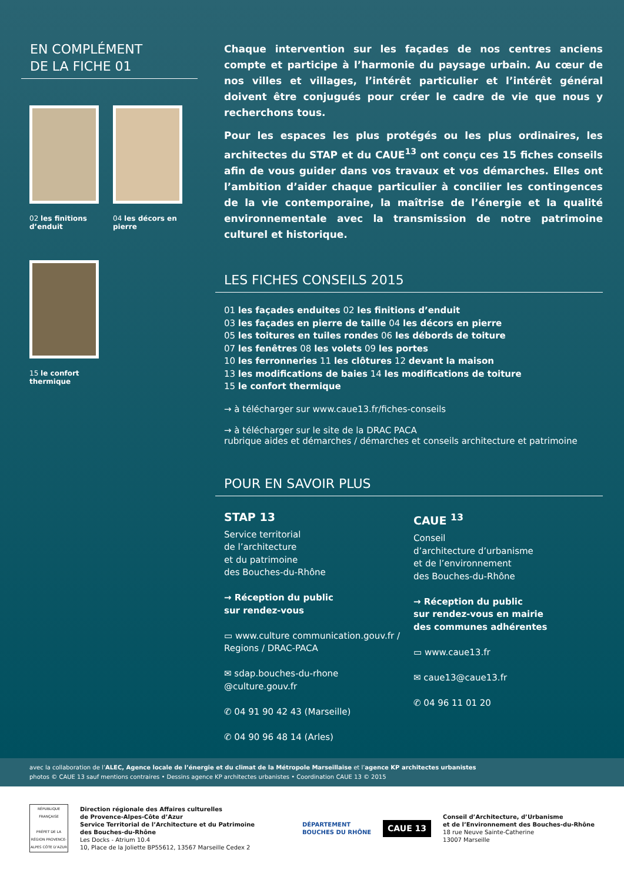EN COMPLÉMENT
DE LA FICHE 01
02 les finitions d’enduit
04 les décors en pierre
15 le confort thermique
Chaque intervention sur les façades de nos centres anciens compte et participe à l’harmonie du paysage urbain. Au cœur de nos villes et villages, l’intérêt particulier et l’intérêt général doivent être conjugués pour créer le cadre de vie que nous y recherchons tous.
Pour les espaces les plus protégés ou les plus ordinaires, les architectes du STAP et du CAUE<sup>13</sup> ont conçu ces 15 fiches conseils afin de vous guider dans vos travaux et vos démarches. Elles ont l’ambition d’aider chaque particulier à concilier les contingences de la vie contemporaine, la maîtrise de l’énergie et la qualité environnementale avec la transmission de notre patrimoine culturel et historique.
LES FICHES CONSEILS 2015
01 les façades enduites 02 les finitions d’enduit
03 les façades en pierre de taille 04 les décors en pierre
05 les toitures en tuiles rondes 06 les débords de toiture
07 les fenêtres 08 les volets 09 les portes
10 les ferronneries 11 les clôtures 12 devant la maison
13 les modifications de baies 14 les modifications de toiture
15 le confort thermique
→ à télécharger sur www.caue13.fr/fiches-conseils
→ à télécharger sur le site de la DRAC PACA
rubrique aides et démarches / démarches et conseils architecture et patrimoine
POUR EN SAVOIR PLUS
STAP 13
Service territorial
de l’architecture
et du patrimoine
des Bouches-du-Rhône
→ Réception du public
sur rendez-vous
▭ www.culture communication.gouv.fr / Regions / DRAC-PACA
✉ sdap.bouches-du-rhone @culture.gouv.fr
✆ 04 91 90 42 43 (Marseille)
✆ 04 90 96 48 14 (Arles)
CAUE <sup>13</sup>
Conseil
d’architecture d’urbanisme
et de l’environnement
des Bouches-du-Rhône
→ Réception du public
sur rendez-vous en mairie
des communes adhérentes
▭ www.caue13.fr
✉ caue13@caue13.fr
✆ 04 96 11 01 20
avec la collaboration de l’ALEC, Agence locale de l’énergie et du climat de la Métropole Marseillaise et l’agence KP architectes urbanistes
photos © CAUE 13 sauf mentions contraires • Dessins agence KP architectes urbanistes • Coordination CAUE 13 © 2015
RÉPUBLIQUE FRANÇAISE
PRÉFET DE LA RÉGION PROVENCE-ALPES CÔTE D’AZUR
Direction régionale des Affaires culturelles
de Provence-Alpes-Côte d’Azur
Service Territorial de l’Architecture et du Patrimoine
des Bouches-du-Rhône
Les Docks - Atrium 10.4
10, Place de la Joliette BP55612, 13567 Marseille Cedex 2
DÉPARTEMENT
BOUCHES DU RHÔNE
CAUE 13
Conseil d’Architecture, d’Urbanisme
et de l’Environnement des Bouches-du-Rhône
18 rue Neuve Sainte-Catherine
13007 Marseille